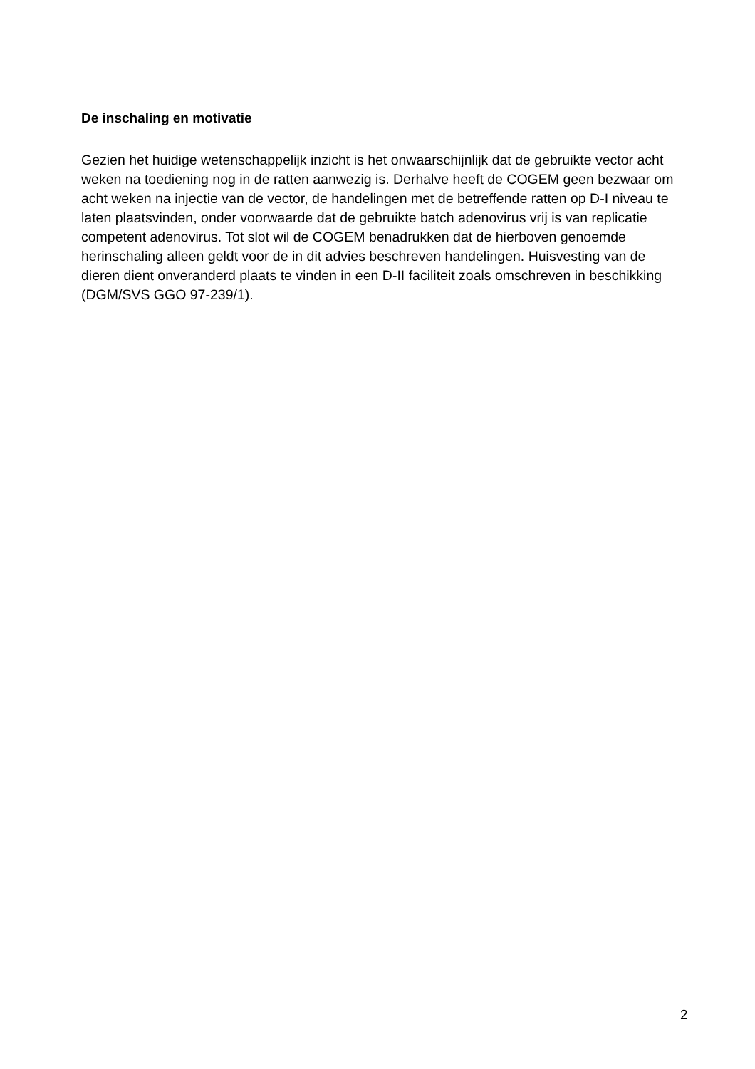De inschaling en motivatie
Gezien het huidige wetenschappelijk inzicht is het onwaarschijnlijk dat de gebruikte vector acht weken na toediening nog in de ratten aanwezig is. Derhalve heeft de COGEM geen bezwaar om acht weken na injectie van de vector, de handelingen met de betreffende ratten op D-I niveau te laten plaatsvinden, onder voorwaarde dat de gebruikte batch adenovirus vrij is van replicatie competent adenovirus. Tot slot wil de COGEM benadrukken dat de hierboven genoemde herinschaling alleen geldt voor de in dit advies beschreven handelingen. Huisvesting van de dieren dient onveranderd plaats te vinden in een D-II faciliteit zoals omschreven in beschikking (DGM/SVS GGO 97-239/1).
2